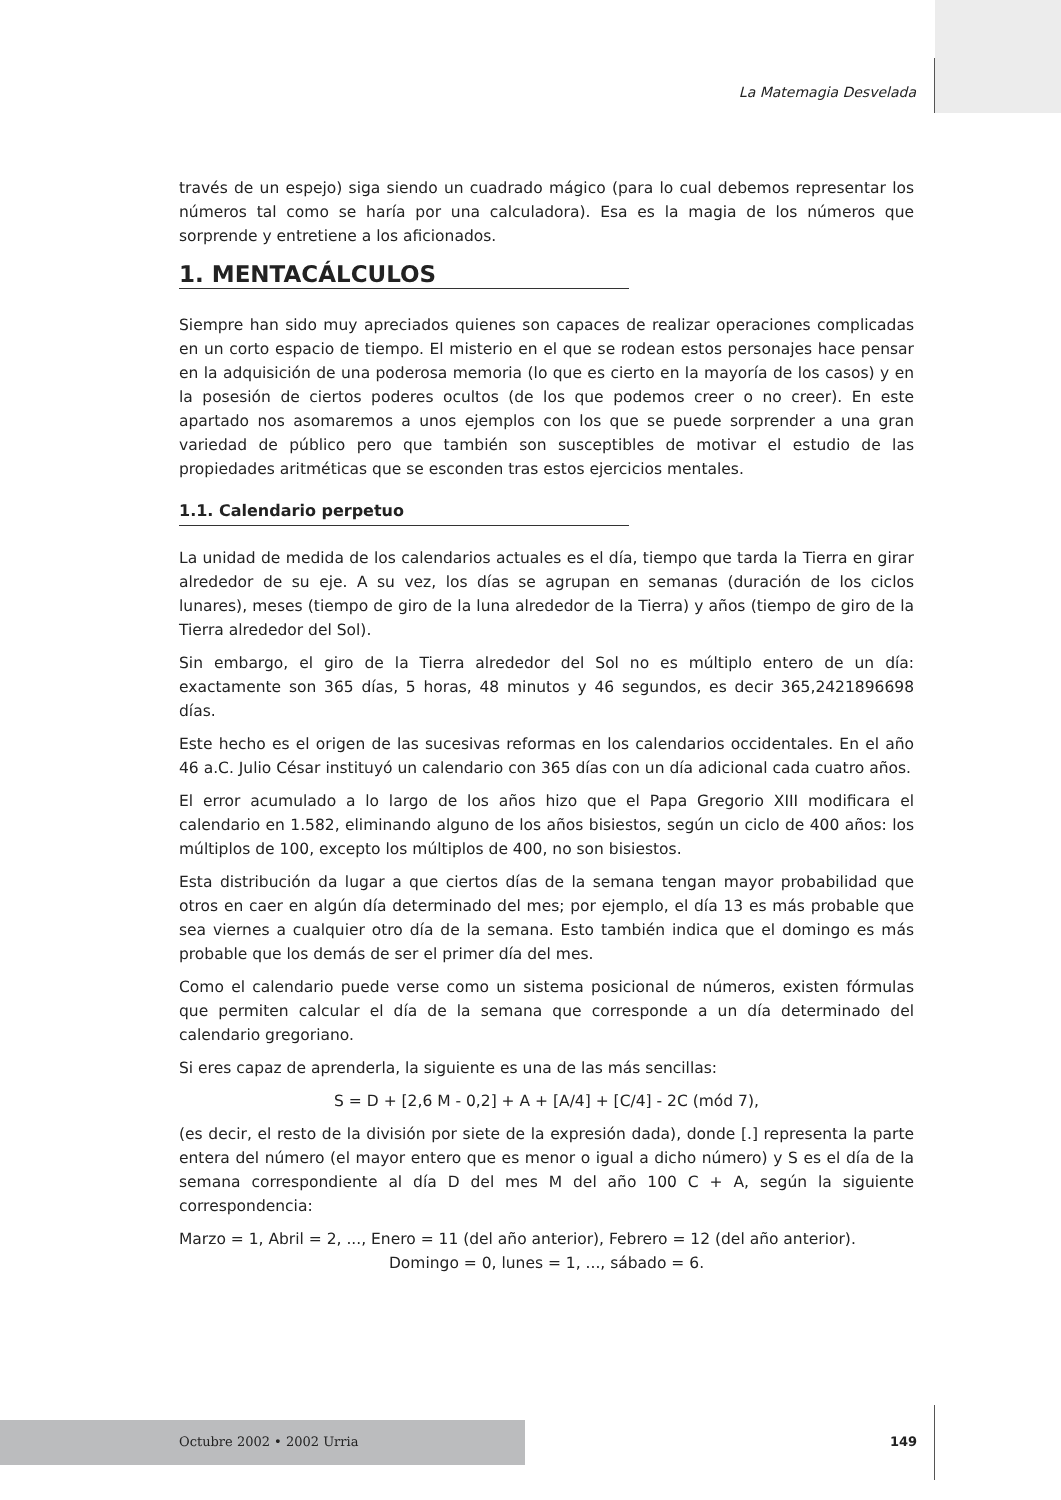La Matemagia Desvelada
través de un espejo) siga siendo un cuadrado mágico (para lo cual debemos representar los números tal como se haría por una calculadora). Esa es la magia de los números que sorprende y entretiene a los aficionados.
1. MENTACÁLCULOS
Siempre han sido muy apreciados quienes son capaces de realizar operaciones complicadas en un corto espacio de tiempo. El misterio en el que se rodean estos personajes hace pensar en la adquisición de una poderosa memoria (lo que es cierto en la mayoría de los casos) y en la posesión de ciertos poderes ocultos (de los que podemos creer o no creer). En este apartado nos asomaremos a unos ejemplos con los que se puede sorprender a una gran variedad de público pero que también son susceptibles de motivar el estudio de las propiedades aritméticas que se esconden tras estos ejercicios mentales.
1.1. Calendario perpetuo
La unidad de medida de los calendarios actuales es el día, tiempo que tarda la Tierra en girar alrededor de su eje. A su vez, los días se agrupan en semanas (duración de los ciclos lunares), meses (tiempo de giro de la luna alrededor de la Tierra) y años (tiempo de giro de la Tierra alrededor del Sol).
Sin embargo, el giro de la Tierra alrededor del Sol no es múltiplo entero de un día: exactamente son 365 días, 5 horas, 48 minutos y 46 segundos, es decir 365,2421896698 días.
Este hecho es el origen de las sucesivas reformas en los calendarios occidentales. En el año 46 a.C. Julio César instituyó un calendario con 365 días con un día adicional cada cuatro años.
El error acumulado a lo largo de los años hizo que el Papa Gregorio XIII modificara el calendario en 1.582, eliminando alguno de los años bisiestos, según un ciclo de 400 años: los múltiplos de 100, excepto los múltiplos de 400, no son bisiestos.
Esta distribución da lugar a que ciertos días de la semana tengan mayor probabilidad que otros en caer en algún día determinado del mes; por ejemplo, el día 13 es más probable que sea viernes a cualquier otro día de la semana. Esto también indica que el domingo es más probable que los demás de ser el primer día del mes.
Como el calendario puede verse como un sistema posicional de números, existen fórmulas que permiten calcular el día de la semana que corresponde a un día determinado del calendario gregoriano.
Si eres capaz de aprenderla, la siguiente es una de las más sencillas:
S = D + [2,6 M - 0,2] + A + [A/4] + [C/4] - 2C (mód 7),
(es decir, el resto de la división por siete de la expresión dada), donde [.] representa la parte entera del número (el mayor entero que es menor o igual a dicho número) y S es el día de la semana correspondiente al día D del mes M del año 100 C + A, según la siguiente correspondencia:
Marzo = 1, Abril = 2, ..., Enero = 11 (del año anterior), Febrero = 12 (del año anterior).
Domingo = 0, lunes = 1, ..., sábado = 6.
Octubre 2002 • 2002 Urria 149